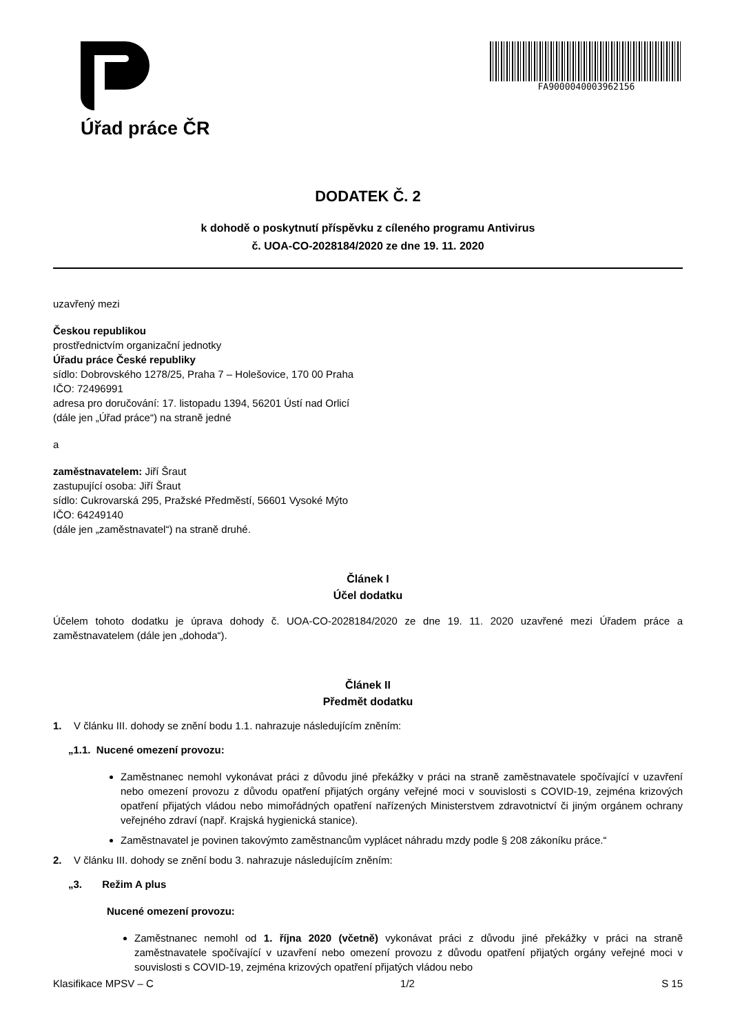Úřad práce ČR
FA9000040003962156
DODATEK Č. 2
k dohodě o poskytnutí příspěvku z cíleného programu Antivirus
č. UOA-CO-2028184/2020 ze dne 19. 11. 2020
uzavřený mezi
Českou republikou
prostřednictvím organizační jednotky
Úřadu práce České republiky
sídlo: Dobrovského 1278/25, Praha 7 – Holešovice, 170 00 Praha
IČO: 72496991
adresa pro doručování: 17. listopadu 1394, 56201 Ústí nad Orlicí
(dále jen „Úřad práce“) na straně jedné
a
zaměstnavatelem: Jiří Šraut
zastupující osoba: Jiří Šraut
sídlo: Cukrovarská 295, Pražské Předměstí, 56601 Vysoké Mýto
IČO: 64249140
(dále jen „zaměstnavatel“) na straně druhé.
Článek I
Účel dodatku
Účelem tohoto dodatku je úprava dohody č. UOA-CO-2028184/2020 ze dne 19. 11. 2020 uzavřené mezi Úřadem práce a zaměstnavatelem (dále jen „dohoda“).
Článek II
Předmět dodatku
1. V článku III. dohody se znění bodu 1.1. nahrazuje následujícím zněním:
„1.1. Nucené omezení provozu:
Zaměstnanec nemohl vykonávat práci z důvodu jiné překážky v práci na straně zaměstnavatele spočívající v uzavření nebo omezení provozu z důvodu opatření přijatých orgány veřejné moci v souvislosti s COVID-19, zejména krizových opatření přijatých vládou nebo mimořádných opatření nařízených Ministerstvem zdravotnictví či jiným orgánem ochrany veřejného zdraví (např. Krajská hygienická stanice).
Zaměstnavatel je povinen takovýmto zaměstnancům vyplácet náhradu mzdy podle § 208 zákoníku práce.“
2. V článku III. dohody se znění bodu 3. nahrazuje následujícím zněním:
„3. Režim A plus
Nucené omezení provozu:
Zaměstnanec nemohl od 1. října 2020 (včetně) vykonávat práci z důvodu jiné překážky v práci na straně zaměstnavatele spočívající v uzavření nebo omezení provozu z důvodu opatření přijatých orgány veřejné moci v souvislosti s COVID-19, zejména krizových opatření přijatých vládou nebo
Klasifikace MPSV – C 1/2 S 15